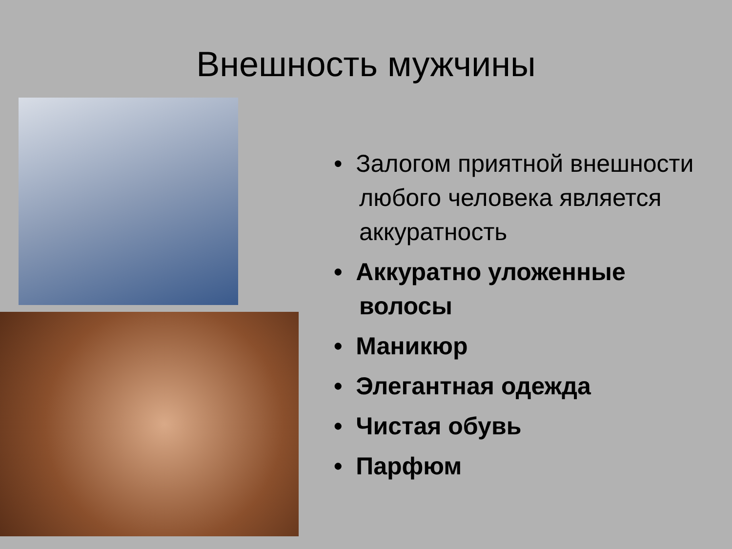Внешность мужчины
• Залогом приятной внешности любого человека является аккуратность
• Аккуратно уложенные волосы
• Маникюр
• Элегантная одежда
• Чистая обувь
• Парфюм